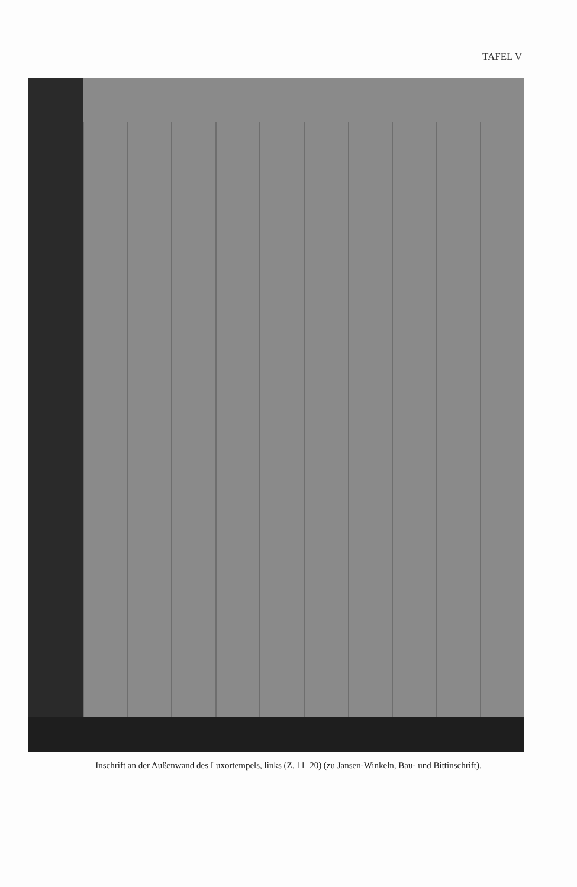TAFEL V
Inschrift an der Außenwand des Luxortempels, links (Z. 11–20) (zu Jansen-Winkeln, Bau- und Bittinschrift).